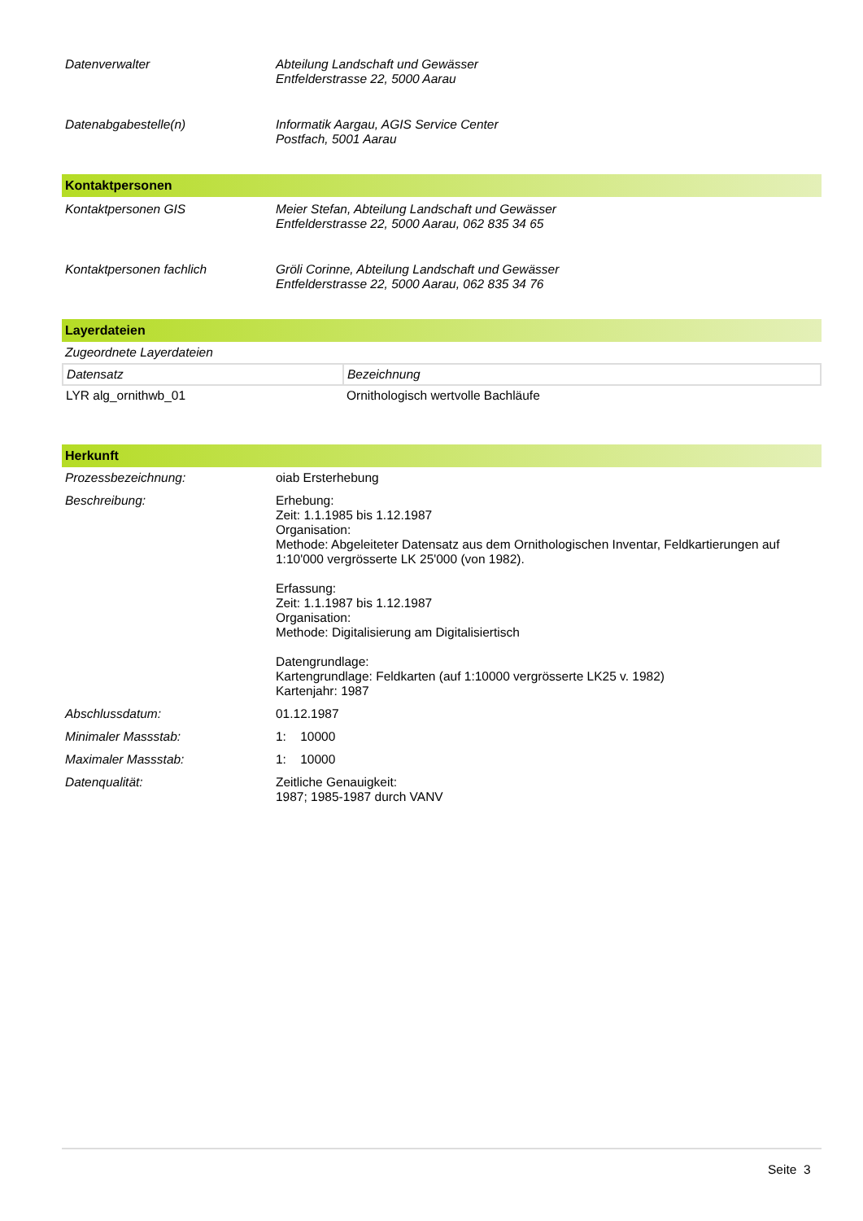Datenverwalter
Abteilung Landschaft und Gewässer
Entfelderstrasse 22, 5000 Aarau
Datenabgabestelle(n)
Informatik Aargau, AGIS Service Center
Postfach, 5001 Aarau
Kontaktpersonen
Kontaktpersonen GIS
Meier Stefan, Abteilung Landschaft und Gewässer
Entfelderstrasse 22, 5000 Aarau, 062 835 34 65
Kontaktpersonen fachlich
Gröli Corinne, Abteilung Landschaft und Gewässer
Entfelderstrasse 22, 5000 Aarau, 062 835 34 76
Layerdateien
Zugeordnete Layerdateien
| Datensatz | Bezeichnung |
| LYR alg_ornithwb_01 | Ornithologisch wertvolle Bachläufe |
Herkunft
Prozessbezeichnung:
oiab Ersterhebung
Beschreibung:
Erhebung:
Zeit: 1.1.1985 bis 1.12.1987
Organisation:
Methode: Abgeleiteter Datensatz aus dem Ornithologischen Inventar, Feldkartierungen auf 1:10'000 vergrösserte LK 25'000 (von 1982).
Erfassung:
Zeit: 1.1.1987 bis 1.12.1987
Organisation:
Methode: Digitalisierung am Digitalisiertisch
Datengrundlage:
Kartengrundlage: Feldkarten (auf 1:10000 vergrösserte LK25 v. 1982)
Kartenjahr: 1987
Abschlussdatum:
01.12.1987
Minimaler Massstab:
1: 10000
Maximaler Massstab:
1: 10000
Datenqualität:
Zeitliche Genauigkeit:
1987; 1985-1987 durch VANV
Seite 3